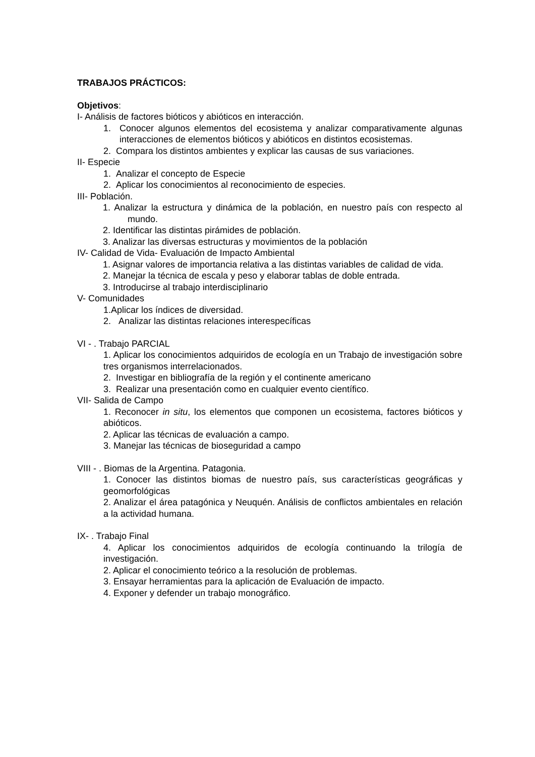TRABAJOS PRÁCTICOS:
Objetivos:
I- Análisis de factores bióticos y abióticos en interacción.
1. Conocer algunos elementos del ecosistema y analizar comparativamente algunas interacciones de elementos bióticos y abióticos en distintos ecosistemas.
2. Compara los distintos ambientes y explicar las causas de sus variaciones.
II- Especie
1. Analizar el concepto de Especie
2. Aplicar los conocimientos al reconocimiento de especies.
III- Población.
1. Analizar la estructura y dinámica de la población, en nuestro país con respecto al mundo.
2. Identificar las distintas pirámides de población.
3. Analizar las diversas estructuras y movimientos de la población
IV- Calidad de Vida- Evaluación de Impacto Ambiental
1. Asignar valores de importancia relativa a las distintas variables de calidad de vida.
2. Manejar la técnica de escala y peso y elaborar tablas de doble entrada.
3. Introducirse al trabajo interdisciplinario
V- Comunidades
1.Aplicar los índices de diversidad.
2. Analizar las distintas relaciones interespecíficas
VI - . Trabajo PARCIAL
1. Aplicar los conocimientos adquiridos de ecología en un Trabajo de investigación sobre tres organismos interrelacionados.
2. Investigar en bibliografía de la región y el continente americano
3. Realizar una presentación como en cualquier evento científico.
VII- Salida de Campo
1. Reconocer in situ, los elementos que componen un ecosistema, factores bióticos y abióticos.
2. Aplicar las técnicas de evaluación a campo.
3. Manejar las técnicas de bioseguridad a campo
VIII - . Biomas de la Argentina. Patagonia.
1. Conocer las distintos biomas de nuestro país, sus características geográficas y geomorfológicas
2. Analizar el área patagónica y Neuquén. Análisis de conflictos ambientales en relación a la actividad humana.
IX- . Trabajo Final
4. Aplicar los conocimientos adquiridos de ecología continuando la trilogía de investigación.
2. Aplicar el conocimiento teórico a la resolución de problemas.
3. Ensayar herramientas para la aplicación de Evaluación de impacto.
4. Exponer y defender un trabajo monográfico.